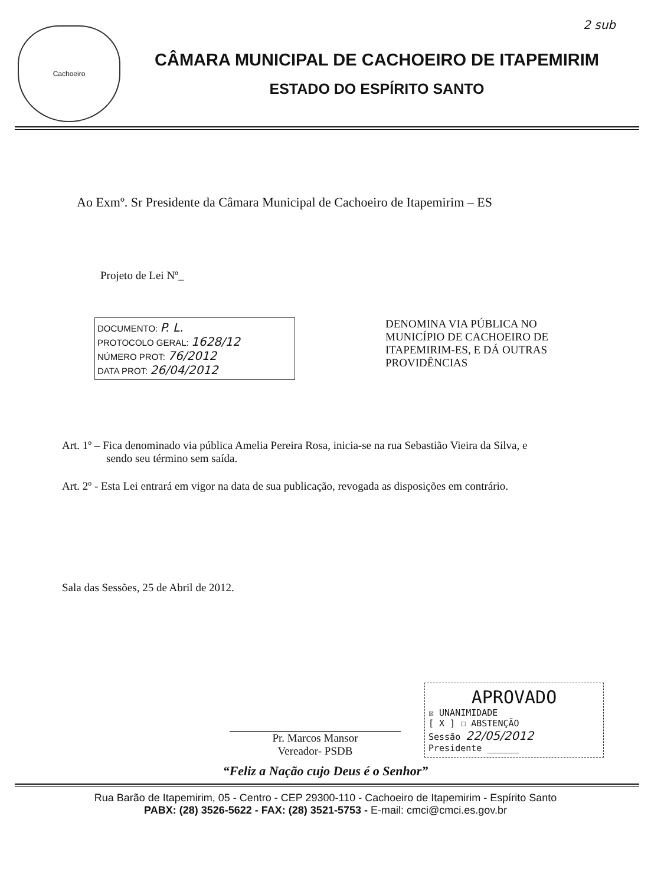Cachoeiro
CÂMARA MUNICIPAL DE CACHOEIRO DE ITAPEMIRIM
ESTADO DO ESPÍRITO SANTO
2 sub
Ao Exmº. Sr Presidente da Câmara Municipal de Cachoeiro de Itapemirim – ES
Projeto de Lei Nº_
DOCUMENTO: P. L.
PROTOCOLO GERAL: 1628/12
NÚMERO PROT: 76/2012
DATA PROT: 26/04/2012
DENOMINA VIA PÚBLICA NO MUNICÍPIO DE CACHOEIRO DE ITAPEMIRIM-ES, E DÁ OUTRAS PROVIDÊNCIAS
Art. 1º – Fica denominado via pública Amelia Pereira Rosa, inicia-se na rua Sebastião Vieira da Silva, e sendo seu término sem saída.
Art. 2º - Esta Lei entrará em vigor na data de sua publicação, revogada as disposições em contrário.
Sala das Sessões, 25 de Abril de 2012.
Pr. Marcos Mansor
Vereador- PSDB
APROVADO
☒ UNANIMIDADE
[ X ] ☐ ABSTENÇÃO
Sessão 22/05/2012
Presidente ______
“Feliz a Nação cujo Deus é o Senhor”
Rua Barão de Itapemirim, 05 - Centro - CEP 29300-110 - Cachoeiro de Itapemirim - Espírito Santo
PABX: (28) 3526-5622 - FAX: (28) 3521-5753 - E-mail: cmci@cmci.es.gov.br